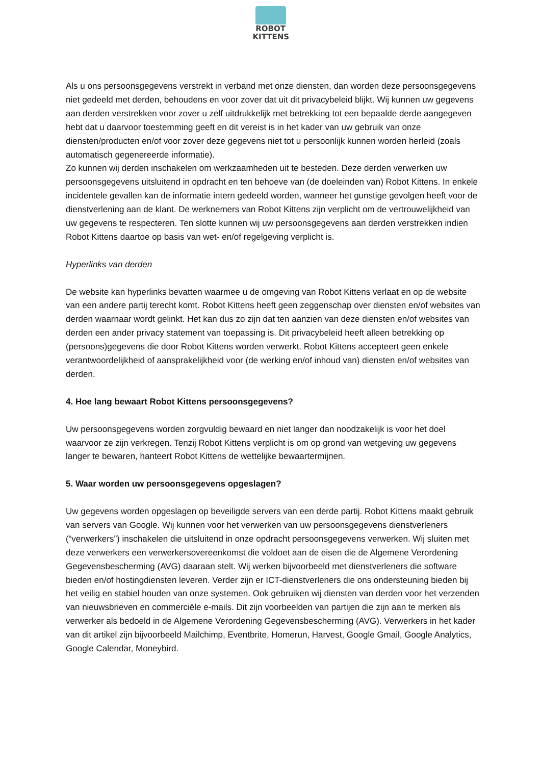ROBOT
KITTENS
Als u ons persoonsgegevens verstrekt in verband met onze diensten, dan worden deze persoonsgegevens niet gedeeld met derden, behoudens en voor zover dat uit dit privacybeleid blijkt. Wij kunnen uw gegevens aan derden verstrekken voor zover u zelf uitdrukkelijk met betrekking tot een bepaalde derde aangegeven hebt dat u daarvoor toestemming geeft en dit vereist is in het kader van uw gebruik van onze diensten/producten en/of voor zover deze gegevens niet tot u persoonlijk kunnen worden herleid (zoals automatisch gegenereerde informatie).
Zo kunnen wij derden inschakelen om werkzaamheden uit te besteden. Deze derden verwerken uw persoonsgegevens uitsluitend in opdracht en ten behoeve van (de doeleinden van) Robot Kittens. In enkele incidentele gevallen kan de informatie intern gedeeld worden, wanneer het gunstige gevolgen heeft voor de dienstverlening aan de klant. De werknemers van Robot Kittens zijn verplicht om de vertrouwelijkheid van uw gegevens te respecteren. Ten slotte kunnen wij uw persoonsgegevens aan derden verstrekken indien Robot Kittens daartoe op basis van wet- en/of regelgeving verplicht is.
Hyperlinks van derden
De website kan hyperlinks bevatten waarmee u de omgeving van Robot Kittens verlaat en op de website van een andere partij terecht komt. Robot Kittens heeft geen zeggenschap over diensten en/of websites van derden waarnaar wordt gelinkt. Het kan dus zo zijn dat ten aanzien van deze diensten en/of websites van derden een ander privacy statement van toepassing is. Dit privacybeleid heeft alleen betrekking op (persoons)gegevens die door Robot Kittens worden verwerkt. Robot Kittens accepteert geen enkele verantwoordelijkheid of aansprakelijkheid voor (de werking en/of inhoud van) diensten en/of websites van derden.
4. Hoe lang bewaart Robot Kittens persoonsgegevens?
Uw persoonsgegevens worden zorgvuldig bewaard en niet langer dan noodzakelijk is voor het doel waarvoor ze zijn verkregen. Tenzij Robot Kittens verplicht is om op grond van wetgeving uw gegevens langer te bewaren, hanteert Robot Kittens de wettelijke bewaartermijnen.
5. Waar worden uw persoonsgegevens opgeslagen?
Uw gegevens worden opgeslagen op beveiligde servers van een derde partij. Robot Kittens maakt gebruik van servers van Google. Wij kunnen voor het verwerken van uw persoonsgegevens dienstverleners (“verwerkers”) inschakelen die uitsluitend in onze opdracht persoonsgegevens verwerken. Wij sluiten met deze verwerkers een verwerkersovereenkomst die voldoet aan de eisen die de Algemene Verordening Gegevensbescherming (AVG) daaraan stelt. Wij werken bijvoorbeeld met dienstverleners die software bieden en/of hostingdiensten leveren. Verder zijn er ICT-dienstverleners die ons ondersteuning bieden bij het veilig en stabiel houden van onze systemen. Ook gebruiken wij diensten van derden voor het verzenden van nieuwsbrieven en commerciële e-mails. Dit zijn voorbeelden van partijen die zijn aan te merken als verwerker als bedoeld in de Algemene Verordening Gegevensbescherming (AVG). Verwerkers in het kader van dit artikel zijn bijvoorbeeld Mailchimp, Eventbrite, Homerun, Harvest, Google Gmail, Google Analytics, Google Calendar, Moneybird.